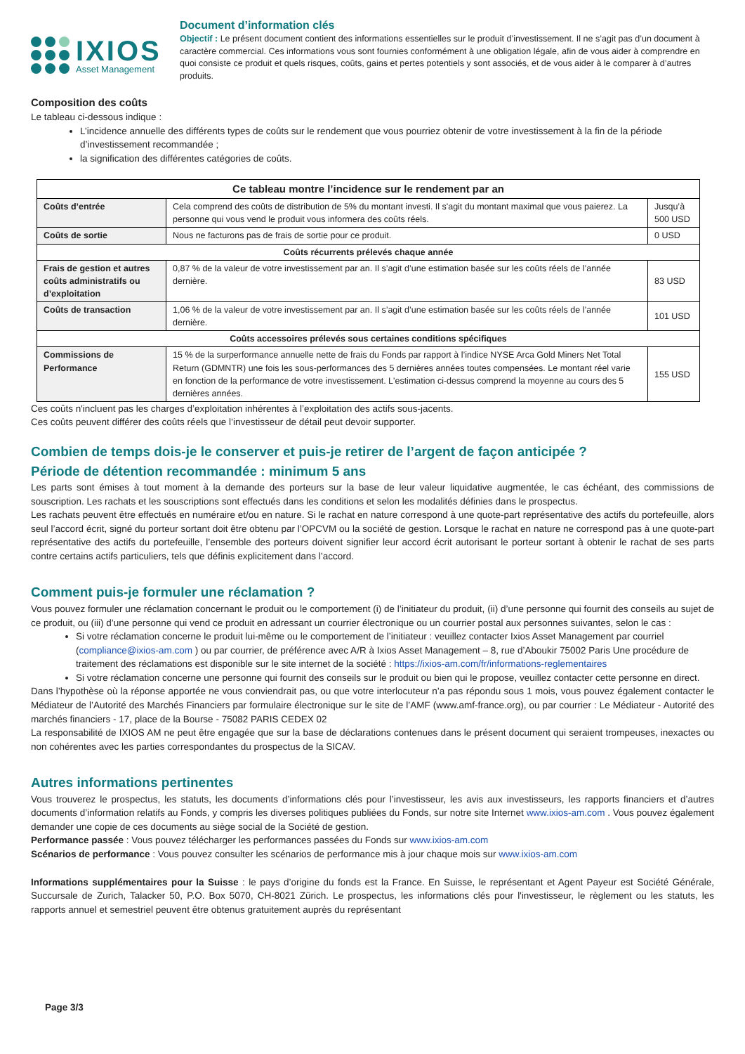IXIOS
Asset Management
Document d’information clés
Objectif : Le présent document contient des informations essentielles sur le produit d’investissement. Il ne s’agit pas d’un document à caractère commercial. Ces informations vous sont fournies conformément à une obligation légale, afin de vous aider à comprendre en quoi consiste ce produit et quels risques, coûts, gains et pertes potentiels y sont associés, et de vous aider à le comparer à d’autres produits.
Composition des coûts
Le tableau ci-dessous indique :
L’incidence annuelle des différents types de coûts sur le rendement que vous pourriez obtenir de votre investissement à la fin de la période d’investissement recommandée ;
la signification des différentes catégories de coûts.
| Ce tableau montre l’incidence sur le rendement par an | | |
| --- | --- | --- |
| Coûts d’entrée | Cela comprend des coûts de distribution de 5% du montant investi. Il s'agit du montant maximal que vous paierez. La personne qui vous vend le produit vous informera des coûts réels. | Jusqu’à 500 USD |
| Coûts de sortie | Nous ne facturons pas de frais de sortie pour ce produit. | 0 USD |
| Coûts récurrents prélevés chaque année | | |
| Frais de gestion et autres coûts administratifs ou d’exploitation | 0,87 % de la valeur de votre investissement par an. Il s’agit d’une estimation basée sur les coûts réels de l’année dernière. | 83 USD |
| Coûts de transaction | 1,06 % de la valeur de votre investissement par an. Il s’agit d’une estimation basée sur les coûts réels de l’année dernière. | 101 USD |
| Coûts accessoires prélevés sous certaines conditions spécifiques | | |
| Commissions de Performance | 15 % de la surperformance annuelle nette de frais du Fonds par rapport à l’indice NYSE Arca Gold Miners Net Total Return (GDMNTR) une fois les sous-performances des 5 dernières années toutes compensées. Le montant réel varie en fonction de la performance de votre investissement. L'estimation ci-dessus comprend la moyenne au cours des 5 dernières années. | 155 USD |
Ces coûts n'incluent pas les charges d’exploitation inhérentes à l’exploitation des actifs sous-jacents.
Ces coûts peuvent différer des coûts réels que l’investisseur de détail peut devoir supporter.
Combien de temps dois-je le conserver et puis-je retirer de l’argent de façon anticipée ?
Période de détention recommandée : minimum 5 ans
Les parts sont émises à tout moment à la demande des porteurs sur la base de leur valeur liquidative augmentée, le cas échéant, des commissions de souscription. Les rachats et les souscriptions sont effectués dans les conditions et selon les modalités définies dans le prospectus.
Les rachats peuvent être effectués en numéraire et/ou en nature. Si le rachat en nature correspond à une quote-part représentative des actifs du portefeuille, alors seul l’accord écrit, signé du porteur sortant doit être obtenu par l’OPCVM ou la société de gestion. Lorsque le rachat en nature ne correspond pas à une quote-part représentative des actifs du portefeuille, l’ensemble des porteurs doivent signifier leur accord écrit autorisant le porteur sortant à obtenir le rachat de ses parts contre certains actifs particuliers, tels que définis explicitement dans l’accord.
Comment puis-je formuler une réclamation ?
Vous pouvez formuler une réclamation concernant le produit ou le comportement (i) de l’initiateur du produit, (ii) d’une personne qui fournit des conseils au sujet de ce produit, ou (iii) d’une personne qui vend ce produit en adressant un courrier électronique ou un courrier postal aux personnes suivantes, selon le cas :
Si votre réclamation concerne le produit lui-même ou le comportement de l’initiateur : veuillez contacter Ixios Asset Management par courriel (compliance@ixios-am.com ) ou par courrier, de préférence avec A/R à Ixios Asset Management – 8, rue d’Aboukir 75002 Paris Une procédure de traitement des réclamations est disponible sur le site internet de la société : https://ixios-am.com/fr/informations-reglementaires
Si votre réclamation concerne une personne qui fournit des conseils sur le produit ou bien qui le propose, veuillez contacter cette personne en direct.
Dans l’hypothèse où la réponse apportée ne vous conviendrait pas, ou que votre interlocuteur n’a pas répondu sous 1 mois, vous pouvez également contacter le Médiateur de l’Autorité des Marchés Financiers par formulaire électronique sur le site de l’AMF (www.amf-france.org), ou par courrier : Le Médiateur - Autorité des marchés financiers - 17, place de la Bourse - 75082 PARIS CEDEX 02
La responsabilité de IXIOS AM ne peut être engagée que sur la base de déclarations contenues dans le présent document qui seraient trompeuses, inexactes ou non cohérentes avec les parties correspondantes du prospectus de la SICAV.
Autres informations pertinentes
Vous trouverez le prospectus, les statuts, les documents d’informations clés pour l’investisseur, les avis aux investisseurs, les rapports financiers et d’autres documents d’information relatifs au Fonds, y compris les diverses politiques publiées du Fonds, sur notre site Internet www.ixios-am.com . Vous pouvez également demander une copie de ces documents au siège social de la Société de gestion.
Performance passée : Vous pouvez télécharger les performances passées du Fonds sur www.ixios-am.com
Scénarios de performance : Vous pouvez consulter les scénarios de performance mis à jour chaque mois sur www.ixios-am.com
Informations supplémentaires pour la Suisse : le pays d’origine du fonds est la France. En Suisse, le représentant et Agent Payeur est Société Générale, Succursale de Zurich, Talacker 50, P.O. Box 5070, CH-8021 Zürich. Le prospectus, les informations clés pour l'investisseur, le règlement ou les statuts, les rapports annuel et semestriel peuvent être obtenus gratuitement auprès du représentant
Page 3/3